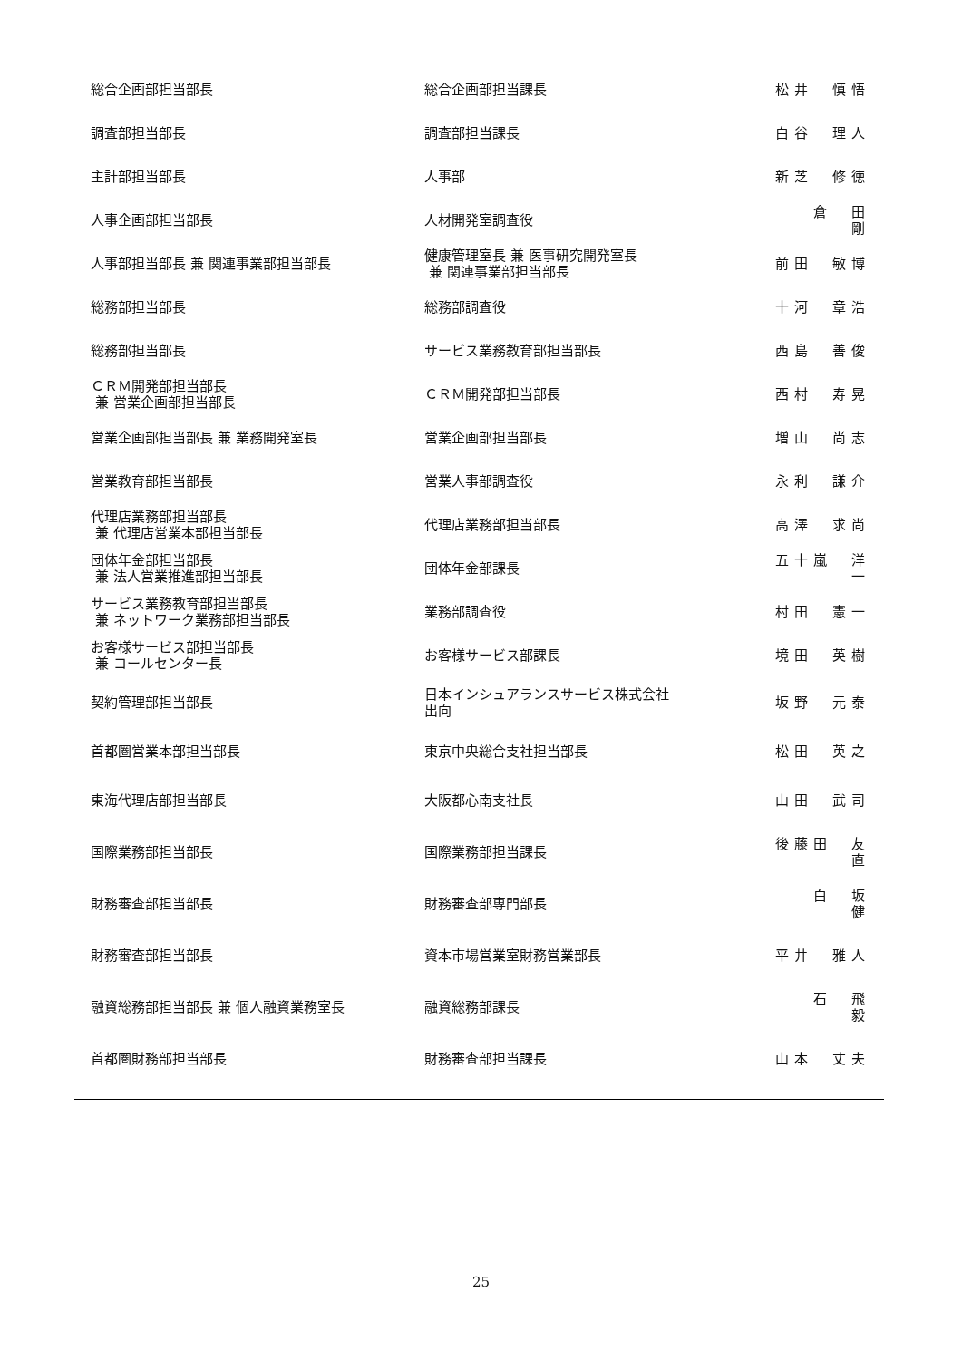| 総合企画部担当部長 | 総合企画部担当課長 | 松井 慎悟 |
| 調査部担当部長 | 調査部担当課長 | 白谷 理人 |
| 主計部担当部長 | 人事部 | 新芝 修徳 |
| 人事企画部担当部長 | 人材開発室調査役 | 倉 田 剛 |
| 人事部担当部長 兼 関連事業部担当部長 | 健康管理室長 兼 医事研究開発室長 兼 関連事業部担当部長 | 前田 敏博 |
| 総務部担当部長 | 総務部調査役 | 十河 章浩 |
| 総務部担当部長 | サービス業務教育部担当部長 | 西島 善俊 |
| ＣＲＭ開発部担当部長 兼 営業企画部担当部長 | ＣＲＭ開発部担当部長 | 西村 寿晃 |
| 営業企画部担当部長 兼 業務開発室長 | 営業企画部担当部長 | 増山 尚志 |
| 営業教育部担当部長 | 営業人事部調査役 | 永利 謙介 |
| 代理店業務部担当部長 兼 代理店営業本部担当部長 | 代理店業務部担当部長 | 高澤 求尚 |
| 団体年金部担当部長 兼 法人営業推進部担当部長 | 団体年金部課長 | 五十嵐 洋一 |
| サービス業務教育部担当部長 兼 ネットワーク業務部担当部長 | 業務部調査役 | 村田 憲一 |
| お客様サービス部担当部長 兼 コールセンター長 | お客様サービス部課長 | 境田 英樹 |
| 契約管理部担当部長 | 日本インシュアランスサービス株式会社 出向 | 坂野 元泰 |
| 首都圏営業本部担当部長 | 東京中央総合支社担当部長 | 松田 英之 |
| 東海代理店部担当部長 | 大阪都心南支社長 | 山田 武司 |
| 国際業務部担当部長 | 国際業務部担当課長 | 後藤田 友直 |
| 財務審査部担当部長 | 財務審査部専門部長 | 白 坂 健 |
| 財務審査部担当部長 | 資本市場営業室財務営業部長 | 平井 雅人 |
| 融資総務部担当部長 兼 個人融資業務室長 | 融資総務部課長 | 石 飛 毅 |
| 首都圏財務部担当部長 | 財務審査部担当課長 | 山本 丈夫 |
25